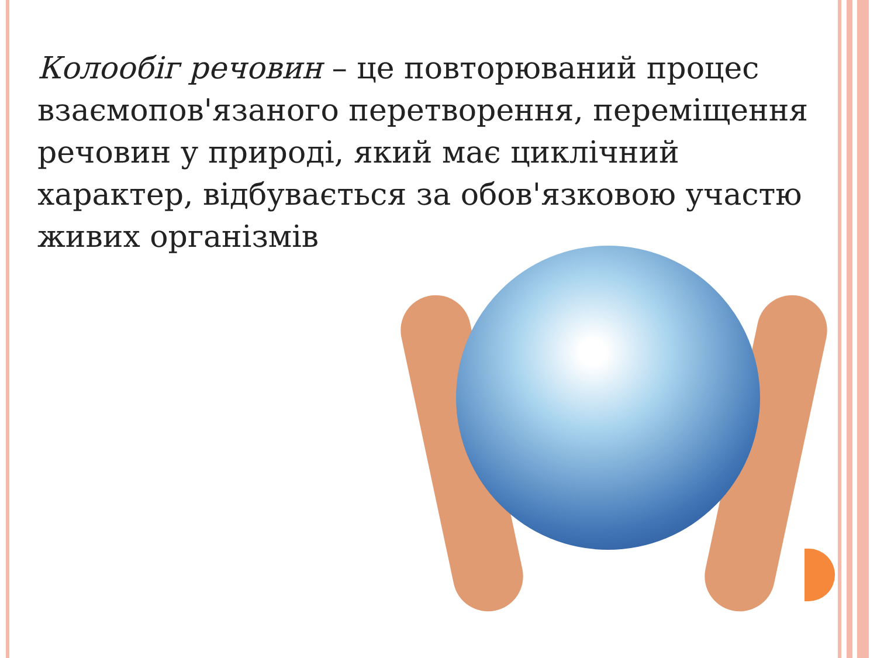Колообіг речовин – це повторюваний процес взаємопов'язаного перетворення, переміщення речовин у природі, який має циклічний характер, відбувається за обов'язковою участю живих організмів